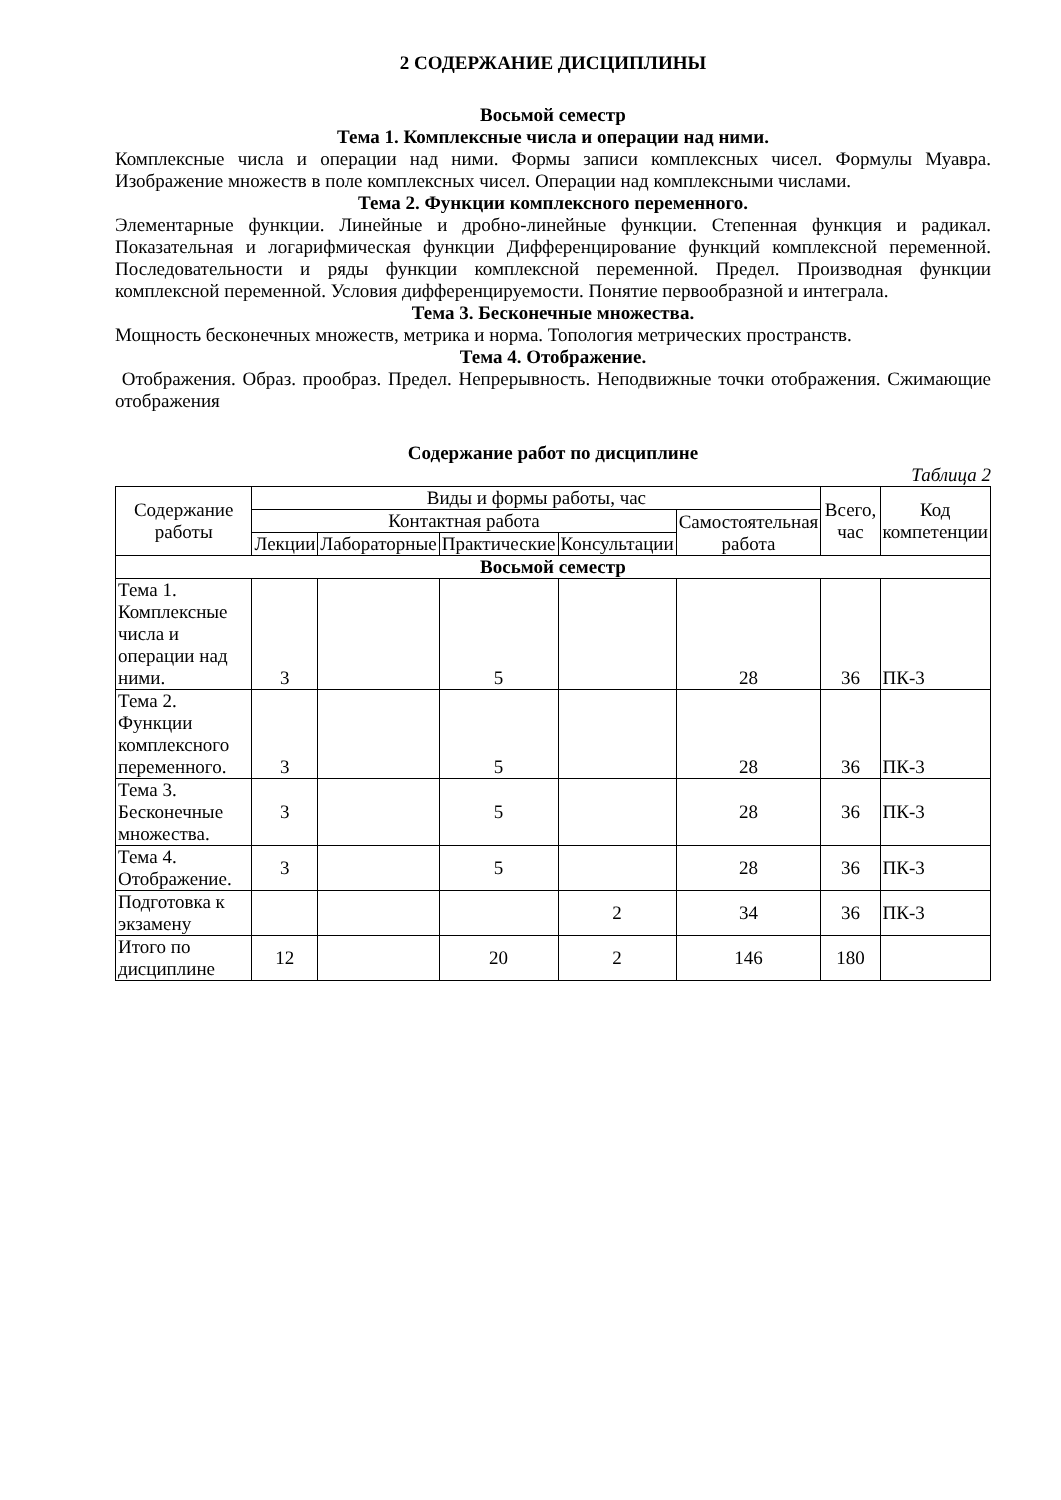2 СОДЕРЖАНИЕ ДИСЦИПЛИНЫ
Восьмой семестр
Тема 1. Комплексные числа и операции над ними.
Комплексные числа и операции над ними. Формы записи комплексных чисел. Формулы Муавра. Изображение множеств в поле комплексных чисел. Операции над комплексными числами.
Тема 2. Функции комплексного переменного.
Элементарные функции. Линейные и дробно-линейные функции. Степенная функция и радикал. Показательная и логарифмическая функции Дифференцирование функций комплексной переменной. Последовательности и ряды функции комплексной переменной. Предел. Производная функции комплексной переменной. Условия дифференцируемости. Понятие первообразной и интеграла.
Тема 3. Бесконечные множества.
Мощность бесконечных множеств, метрика и норма. Топология метрических пространств.
Тема 4. Отображение.
Отображения. Образ. прообраз. Предел. Непрерывность. Неподвижные точки отображения. Сжимающие отображения
Содержание работ по дисциплине
Таблица 2
| Содержание работы | Виды и формы работы, час | | | | | Всего, час | Код компетенции |
| --- | --- | --- | --- | --- | --- | --- | --- |
| | Контактная работа | | | | Самостоятельная работа | | |
| | Лекции | Лабораторные | Практические | Консультации | | | |
| Восьмой семестр | | | | | | | |
| Тема 1. Комплексные числа и операции над ними. | 3 | | 5 | | 28 | 36 | ПК-3 |
| Тема 2. Функции комплексного переменного. | 3 | | 5 | | 28 | 36 | ПК-3 |
| Тема 3. Бесконечные множества. | 3 | | 5 | | 28 | 36 | ПК-3 |
| Тема 4. Отображение. | 3 | | 5 | | 28 | 36 | ПК-3 |
| Подготовка к экзамену | | | | 2 | 34 | 36 | ПК-3 |
| Итого по дисциплине | 12 | | 20 | 2 | 146 | 180 | |